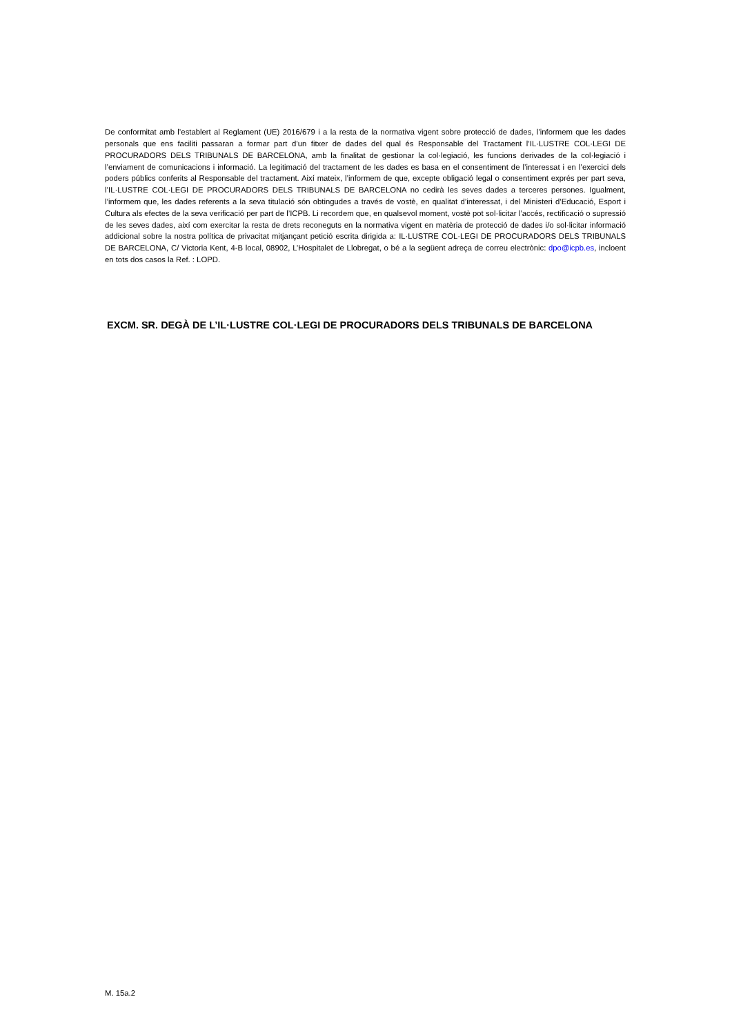De conformitat amb l’establert al Reglament (UE) 2016/679 i a la resta de la normativa vigent sobre protecció de dades, l’informem que les dades personals que ens faciliti passaran a formar part d’un fitxer de dades del qual és Responsable del Tractament l’IL·LUSTRE COL·LEGI DE PROCURADORS DELS TRIBUNALS DE BARCELONA, amb la finalitat de gestionar la col·legiació, les funcions derivades de la col·legiació i l’enviament de comunicacions i informació. La legitimació del tractament de les dades es basa en el consentiment de l’interessat i en l’exercici dels poders públics conferits al Responsable del tractament. Així mateix, l’informem de que, excepte obligació legal o consentiment exprés per part seva, l’IL·LUSTRE COL·LEGI DE PROCURADORS DELS TRIBUNALS DE BARCELONA no cedirà les seves dades a terceres persones. Igualment, l’informem que, les dades referents a la seva titulació són obtingudes a través de vostè, en qualitat d’interessat, i del Ministeri d’Educació, Esport i Cultura als efectes de la seva verificació per part de l’ICPB. Li recordem que, en qualsevol moment, vostè pot sol·licitar l’accés, rectificació o supressió de les seves dades, així com exercitar la resta de drets reconeguts en la normativa vigent en matèria de protecció de dades i/o sol·licitar informació addicional sobre la nostra política de privacitat mitjançant petició escrita dirigida a: IL·LUSTRE COL·LEGI DE PROCURADORS DELS TRIBUNALS DE BARCELONA, C/ Victoria Kent, 4-B local, 08902, L’Hospitalet de Llobregat, o bé a la següent adreça de correu electrònic: dpo@icpb.es, incloent en tots dos casos la Ref. : LOPD.
EXCM. SR. DEGÀ DE L’IL·LUSTRE COL·LEGI DE PROCURADORS DELS TRIBUNALS DE BARCELONA
M. 15a.2